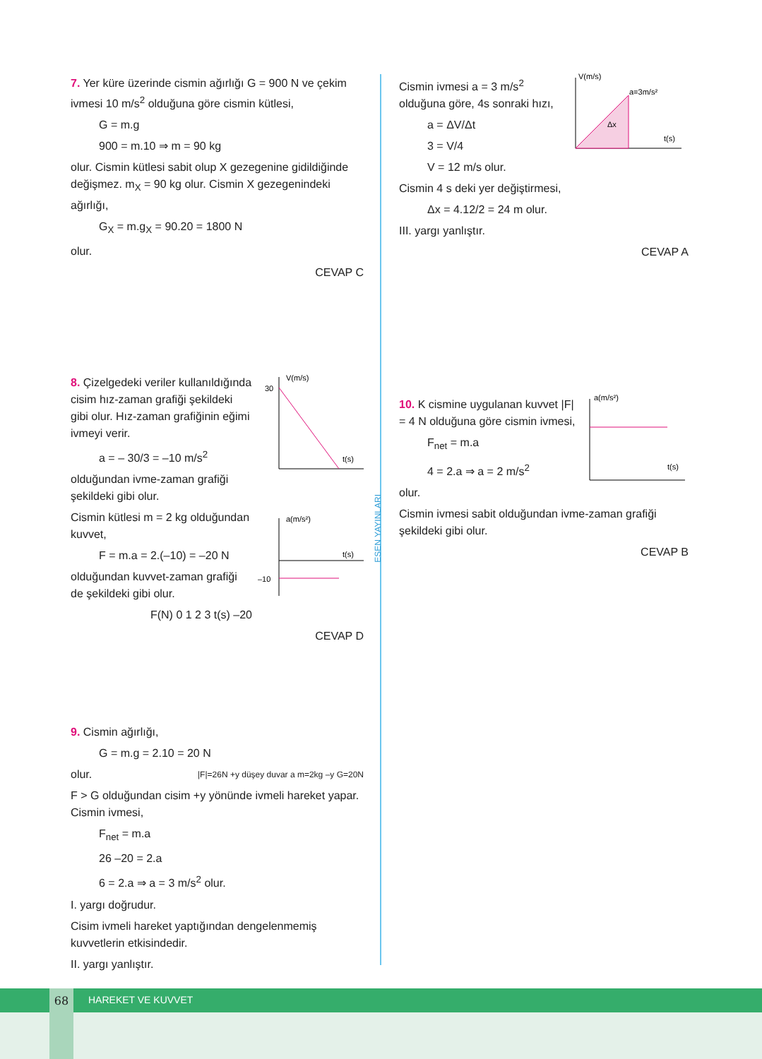ESEN YAYINLARI
7. Yer küre üzerinde cismin ağırlığı G = 900 N ve çekim ivmesi 10 m/s<sup>2</sup> olduğuna göre cismin kütlesi,
G = m.g
900 = m.10 ⇒ m = 90 kg
olur. Cismin kütlesi sabit olup X gezegenine gidildiğinde değişmez. m<sub>X</sub> = 90 kg olur. Cismin X gezegenindeki ağırlığı,
G<sub>X</sub> = m.g<sub>X</sub> = 90.20 = 1800 N
olur.
CEVAP C
V(m/s)
30
t(s)
a(m/s²)
–10
t(s)
8. Çizelgedeki veriler kullanıldığında cisim hız-zaman grafiği şekildeki gibi olur. Hız-zaman grafiğinin eğimi ivmeyi verir.
a = – 30/3 = –10 m/s<sup>2</sup>
olduğundan ivme-zaman grafiği şekildeki gibi olur.
Cismin kütlesi m = 2 kg olduğundan kuvvet,
F = m.a = 2.(–10) = –20 N
olduğundan kuvvet-zaman grafiği de şekildeki gibi olur.
F(N) 0 1 2 3 t(s) –20
CEVAP D
9. Cismin ağırlığı,
G = m.g = 2.10 = 20 N
olur. |F|=26N +y düşey duvar a m=2kg –y G=20N
F > G olduğundan cisim +y yönünde ivmeli hareket yapar. Cismin ivmesi,
F<sub>net</sub> = m.a
26 –20 = 2.a
6 = 2.a ⇒ a = 3 m/s<sup>2</sup> olur.
I. yargı doğrudur.
Cisim ivmeli hareket yaptığından dengelenmemiş kuvvetlerin etkisindedir.
II. yargı yanlıştır.
V(m/s)
a=3m/s²
Δx
t(s)
Cismin ivmesi a = 3 m/s<sup>2</sup> olduğuna göre, 4s sonraki hızı,
a = ΔV/Δt
3 = V/4
V = 12 m/s olur.
Cismin 4 s deki yer değiştirmesi,
Δx = 4.12/2 = 24 m olur.
III. yargı yanlıştır.
CEVAP A
a(m/s²)
t(s)
10. K cismine uygulanan kuvvet |F| = 4 N olduğuna göre cismin ivmesi,
F<sub>net</sub> = m.a
4 = 2.a ⇒ a = 2 m/s<sup>2</sup>
olur.
Cismin ivmesi sabit olduğundan ivme-zaman grafiği şekildeki gibi olur.
CEVAP B
HAREKET VE KUVVET 68